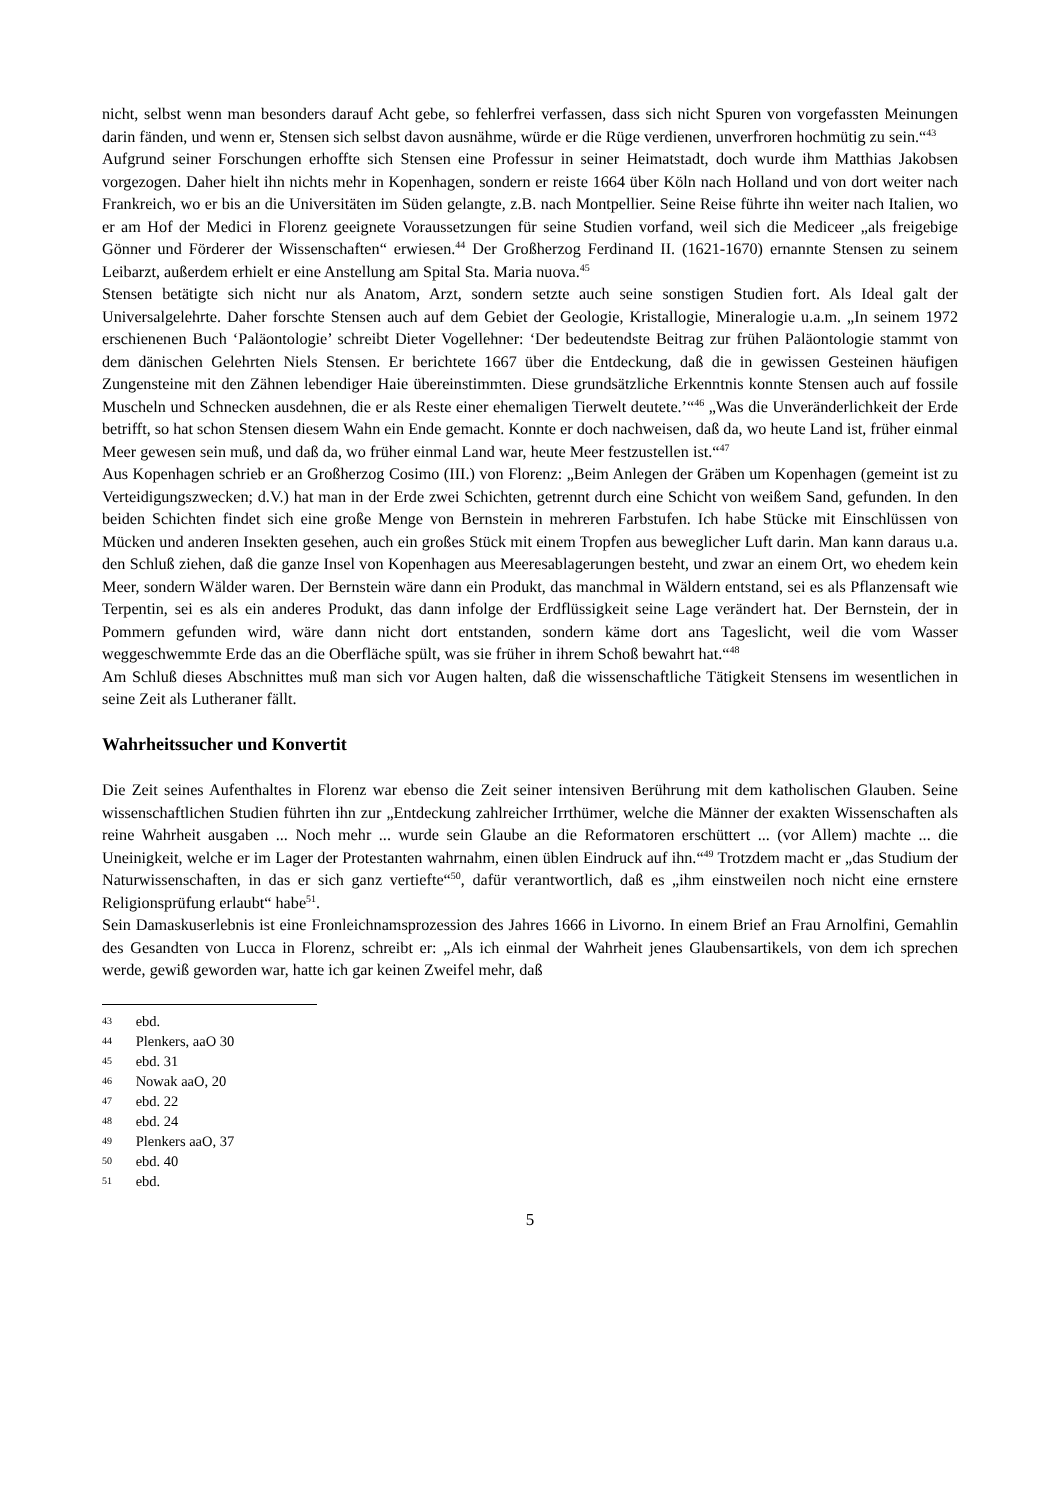nicht, selbst wenn man besonders darauf Acht gebe, so fehlerfrei verfassen, dass sich nicht Spuren von vorgefassten Meinungen darin fänden, und wenn er, Stensen sich selbst davon ausnähme, würde er die Rüge verdienen, unverfroren hochmütig zu sein.“<sup>43</sup>
Aufgrund seiner Forschungen erhoffte sich Stensen eine Professur in seiner Heimatstadt, doch wurde ihm Matthias Jakobsen vorgezogen. Daher hielt ihn nichts mehr in Kopenhagen, sondern er reiste 1664 über Köln nach Holland und von dort weiter nach Frankreich, wo er bis an die Universitäten im Süden gelangte, z.B. nach Montpellier. Seine Reise führte ihn weiter nach Italien, wo er am Hof der Medici in Florenz geeignete Voraussetzungen für seine Studien vorfand, weil sich die Mediceer „als freigebige Gönner und Förderer der Wissenschaften“ erwiesen.<sup>44</sup> Der Großherzog Ferdinand II. (1621-1670) ernannte Stensen zu seinem Leibarzt, außerdem erhielt er eine Anstellung am Spital Sta. Maria nuova.<sup>45</sup>
Stensen betätigte sich nicht nur als Anatom, Arzt, sondern setzte auch seine sonstigen Studien fort. Als Ideal galt der Universalgelehrte. Daher forschte Stensen auch auf dem Gebiet der Geologie, Kristallogie, Mineralogie u.a.m. „In seinem 1972 erschienenen Buch ‘Paläontologie’ schreibt Dieter Vogellehner: ‘Der bedeutendste Beitrag zur frühen Paläontologie stammt von dem dänischen Gelehrten Niels Stensen. Er berichtete 1667 über die Entdeckung, daß die in gewissen Gesteinen häufigen Zungensteine mit den Zähnen lebendiger Haie übereinstimmten. Diese grundsätzliche Erkenntnis konnte Stensen auch auf fossile Muscheln und Schnecken ausdehnen, die er als Reste einer ehemaligen Tierwelt deutete.’“<sup>46</sup> „Was die Unveränderlichkeit der Erde betrifft, so hat schon Stensen diesem Wahn ein Ende gemacht. Konnte er doch nachweisen, daß da, wo heute Land ist, früher einmal Meer gewesen sein muß, und daß da, wo früher einmal Land war, heute Meer festzustellen ist.“<sup>47</sup>
Aus Kopenhagen schrieb er an Großherzog Cosimo (III.) von Florenz: „Beim Anlegen der Gräben um Kopenhagen (gemeint ist zu Verteidigungszwecken; d.V.) hat man in der Erde zwei Schichten, getrennt durch eine Schicht von weißem Sand, gefunden. In den beiden Schichten findet sich eine große Menge von Bernstein in mehreren Farbstufen. Ich habe Stücke mit Einschlüssen von Mücken und anderen Insekten gesehen, auch ein großes Stück mit einem Tropfen aus beweglicher Luft darin. Man kann daraus u.a. den Schluß ziehen, daß die ganze Insel von Kopenhagen aus Meeresablagerungen besteht, und zwar an einem Ort, wo ehedem kein Meer, sondern Wälder waren. Der Bernstein wäre dann ein Produkt, das manchmal in Wäldern entstand, sei es als Pflanzensaft wie Terpentin, sei es als ein anderes Produkt, das dann infolge der Erdflüssigkeit seine Lage verändert hat. Der Bernstein, der in Pommern gefunden wird, wäre dann nicht dort entstanden, sondern käme dort ans Tageslicht, weil die vom Wasser weggeschwemmte Erde das an die Oberfläche spült, was sie früher in ihrem Schoß bewahrt hat.“<sup>48</sup>
Am Schluß dieses Abschnittes muß man sich vor Augen halten, daß die wissenschaftliche Tätigkeit Stensens im wesentlichen in seine Zeit als Lutheraner fällt.
Wahrheitssucher und Konvertit
Die Zeit seines Aufenthaltes in Florenz war ebenso die Zeit seiner intensiven Berührung mit dem katholischen Glauben. Seine wissenschaftlichen Studien führten ihn zur „Entdeckung zahlreicher Irrthümer, welche die Männer der exakten Wissenschaften als reine Wahrheit ausgaben ... Noch mehr ... wurde sein Glaube an die Reformatoren erschüttert ... (vor Allem) machte ... die Uneinigkeit, welche er im Lager der Protestanten wahrnahm, einen üblen Eindruck auf ihn.“<sup>49</sup> Trotzdem macht er „das Studium der Naturwissenschaften, in das er sich ganz vertiefte“<sup>50</sup>, dafür verantwortlich, daß es „ihm einstweilen noch nicht eine ernstere Religionsprüfung erlaubt“ habe<sup>51</sup>.
Sein Damaskuserlebnis ist eine Fronleichnamsprozession des Jahres 1666 in Livorno. In einem Brief an Frau Arnolfini, Gemahlin des Gesandten von Lucca in Florenz, schreibt er: „Als ich einmal der Wahrheit jenes Glaubensartikels, von dem ich sprechen werde, gewiß geworden war, hatte ich gar keinen Zweifel mehr, daß
43 ebd.
44 Plenkers, aaO 30
45 ebd. 31
46 Nowak aaO, 20
47 ebd. 22
48 ebd. 24
49 Plenkers aaO, 37
50 ebd. 40
51 ebd.
5